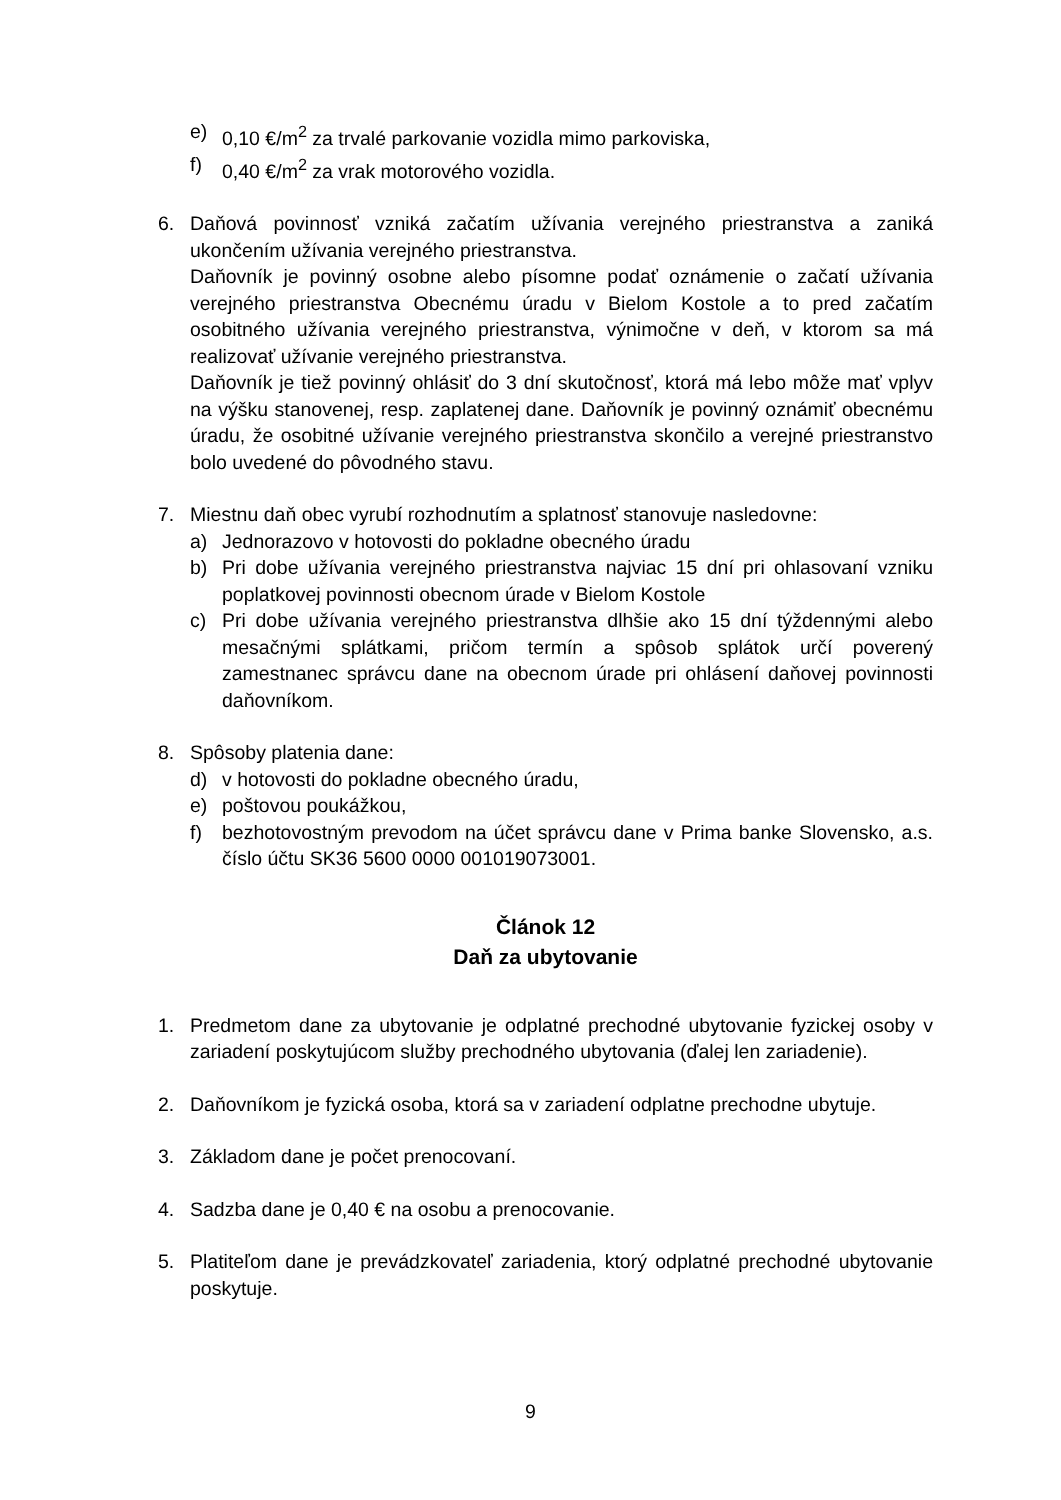e) 0,10 €/m<sup>2</sup> za trvalé parkovanie vozidla mimo parkoviska,
f) 0,40 €/m<sup>2</sup> za vrak motorového vozidla.
6. Daňová povinnosť vzniká začatím užívania verejného priestranstva a zaniká ukončením užívania verejného priestranstva.
Daňovník je povinný osobne alebo písomne podať oznámenie o začatí užívania verejného priestranstva Obecnému úradu v Bielom Kostole a to pred začatím osobitného užívania verejného priestranstva, výnimočne v deň, v ktorom sa má realizovať užívanie verejného priestranstva.
Daňovník je tiež povinný ohlásiť do 3 dní skutočnosť, ktorá má lebo môže mať vplyv na výšku stanovenej, resp. zaplatenej dane. Daňovník je povinný oznámiť obecnému úradu, že osobitné užívanie verejného priestranstva skončilo a verejné priestranstvo bolo uvedené do pôvodného stavu.
7. Miestnu daň obec vyrubí rozhodnutím a splatnosť stanovuje nasledovne:
a) Jednorazovo v hotovosti do pokladne obecného úradu
b) Pri dobe užívania verejného priestranstva najviac 15 dní pri ohlasovaní vzniku poplatkovej povinnosti obecnom úrade v Bielom Kostole
c) Pri dobe užívania verejného priestranstva dlhšie ako 15 dní týždennými alebo mesačnými splátkami, pričom termín a spôsob splátok určí poverený zamestnanec správcu dane na obecnom úrade pri ohlásení daňovej povinnosti daňovníkom.
8. Spôsoby platenia dane:
d) v hotovosti do pokladne obecného úradu,
e) poštovou poukážkou,
f) bezhotovostným prevodom na účet správcu dane v Prima banke Slovensko, a.s. číslo účtu SK36 5600 0000 001019073001.
Článok 12
Daň za ubytovanie
1. Predmetom dane za ubytovanie je odplatné prechodné ubytovanie fyzickej osoby v zariadení poskytujúcom služby prechodného ubytovania (ďalej len zariadenie).
2. Daňovníkom je fyzická osoba, ktorá sa v zariadení odplatne prechodne ubytuje.
3. Základom dane je počet prenocovaní.
4. Sadzba dane je 0,40 € na osobu a prenocovanie.
5. Platiteľom dane je prevádzkovateľ zariadenia, ktorý odplatné prechodné ubytovanie poskytuje.
9